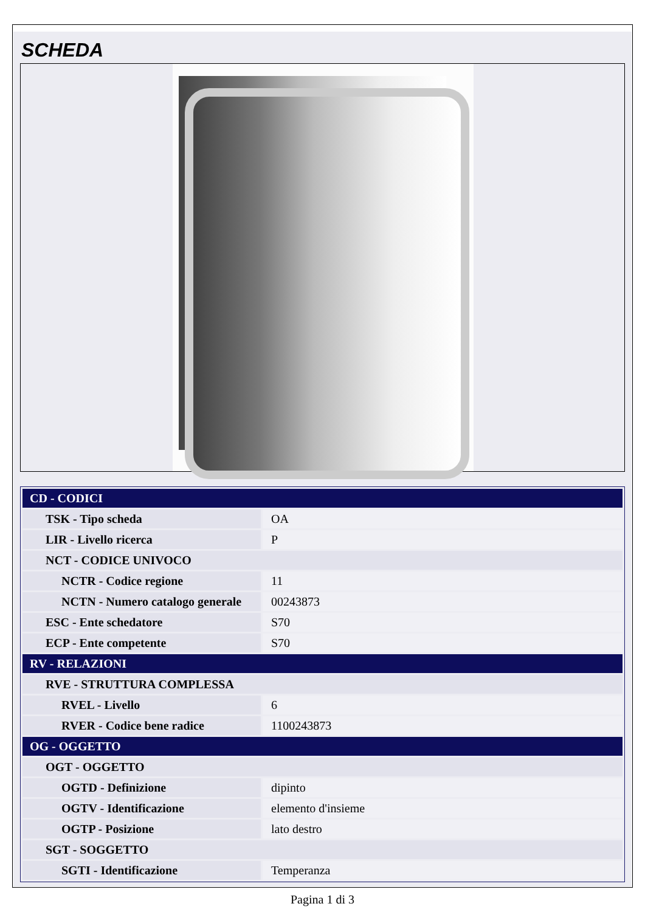SCHEDA
| CD - CODICI | |
| TSK - Tipo scheda | OA |
| LIR - Livello ricerca | P |
| NCT - CODICE UNIVOCO | |
| NCTR - Codice regione | 11 |
| NCTN - Numero catalogo generale | 00243873 |
| ESC - Ente schedatore | S70 |
| ECP - Ente competente | S70 |
| RV - RELAZIONI | |
| RVE - STRUTTURA COMPLESSA | |
| RVEL - Livello | 6 |
| RVER - Codice bene radice | 1100243873 |
| OG - OGGETTO | |
| OGT - OGGETTO | |
| OGTD - Definizione | dipinto |
| OGTV - Identificazione | elemento d'insieme |
| OGTP - Posizione | lato destro |
| SGT - SOGGETTO | |
| SGTI - Identificazione | Temperanza |
Pagina 1 di 3